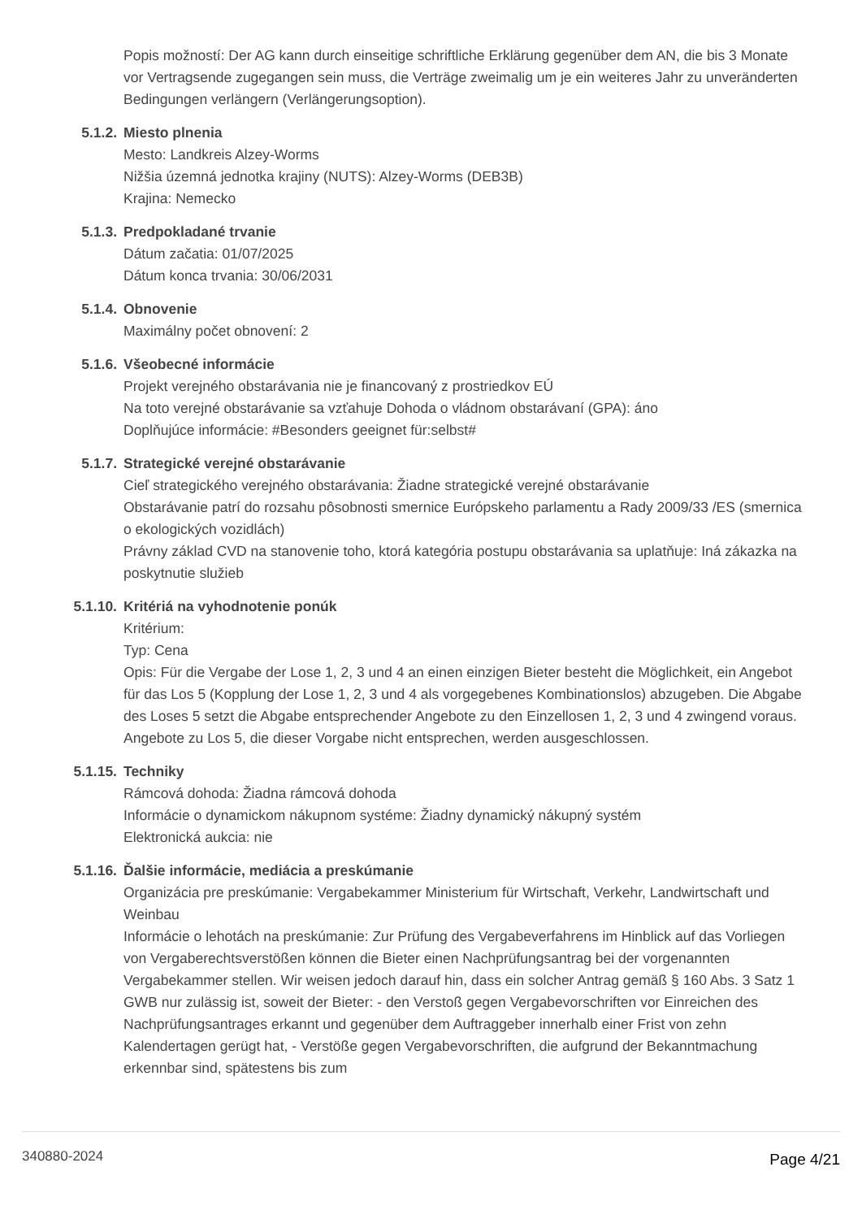Popis možností: Der AG kann durch einseitige schriftliche Erklärung gegenüber dem AN, die bis 3 Monate vor Vertragsende zugegangen sein muss, die Verträge zweimalig um je ein weiteres Jahr zu unveränderten Bedingungen verlängern (Verlängerungsoption).
5.1.2. Miesto plnenia
Mesto: Landkreis Alzey-Worms
Nižšia územná jednotka krajiny (NUTS): Alzey-Worms (DEB3B)
Krajina: Nemecko
5.1.3. Predpokladané trvanie
Dátum začatia: 01/07/2025
Dátum konca trvania: 30/06/2031
5.1.4. Obnovenie
Maximálny počet obnovení: 2
5.1.6. Všeobecné informácie
Projekt verejného obstarávania nie je financovaný z prostriedkov EÚ
Na toto verejné obstarávanie sa vzťahuje Dohoda o vládnom obstarávaní (GPA): áno
Doplňujúce informácie: #Besonders geeignet für:selbst#
5.1.7. Strategické verejné obstarávanie
Cieľ strategického verejného obstarávania: Žiadne strategické verejné obstarávanie
Obstarávanie patrí do rozsahu pôsobnosti smernice Európskeho parlamentu a Rady 2009/33 /ES (smernica o ekologických vozidlách)
Právny základ CVD na stanovenie toho, ktorá kategória postupu obstarávania sa uplatňuje: Iná zákazka na poskytnutie služieb
5.1.10. Kritériá na vyhodnotenie ponúk
Kritérium:
Typ: Cena
Opis: Für die Vergabe der Lose 1, 2, 3 und 4 an einen einzigen Bieter besteht die Möglichkeit, ein Angebot für das Los 5 (Kopplung der Lose 1, 2, 3 und 4 als vorgegebenes Kombinationslos) abzugeben. Die Abgabe des Loses 5 setzt die Abgabe entsprechender Angebote zu den Einzellosen 1, 2, 3 und 4 zwingend voraus. Angebote zu Los 5, die dieser Vorgabe nicht entsprechen, werden ausgeschlossen.
5.1.15. Techniky
Rámcová dohoda: Žiadna rámcová dohoda
Informácie o dynamickom nákupnom systéme: Žiadny dynamický nákupný systém
Elektronická aukcia: nie
5.1.16. Ďalšie informácie, mediácia a preskúmanie
Organizácia pre preskúmanie: Vergabekammer Ministerium für Wirtschaft, Verkehr, Landwirtschaft und Weinbau
Informácie o lehotách na preskúmanie: Zur Prüfung des Vergabeverfahrens im Hinblick auf das Vorliegen von Vergaberechtsverstößen können die Bieter einen Nachprüfungsantrag bei der vorgenannten Vergabekammer stellen. Wir weisen jedoch darauf hin, dass ein solcher Antrag gemäß § 160 Abs. 3 Satz 1 GWB nur zulässig ist, soweit der Bieter: - den Verstoß gegen Vergabevorschriften vor Einreichen des Nachprüfungsantrages erkannt und gegenüber dem Auftraggeber innerhalb einer Frist von zehn Kalendertagen gerügt hat, - Verstöße gegen Vergabevorschriften, die aufgrund der Bekanntmachung erkennbar sind, spätestens bis zum
340880-2024 Page 4/21